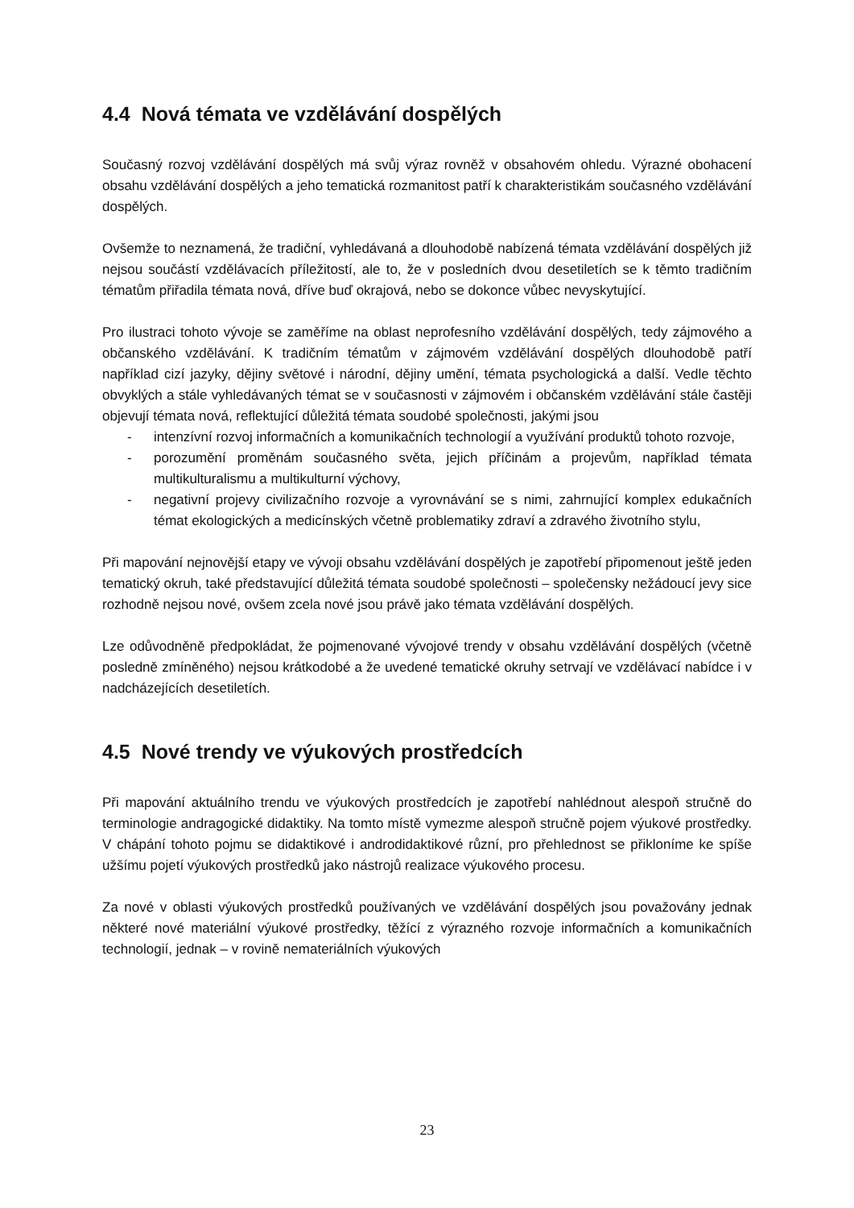4.4 Nová témata ve vzdělávání dospělých
Současný rozvoj vzdělávání dospělých má svůj výraz rovněž v obsahovém ohledu. Výrazné obohacení obsahu vzdělávání dospělých a jeho tematická rozmanitost patří k charakteristikám současného vzdělávání dospělých.
Ovšemže to neznamená, že tradiční, vyhledávaná a dlouhodobě nabízená témata vzdělávání dospělých již nejsou součástí vzdělávacích příležitostí, ale to, že v posledních dvou desetiletích se k těmto tradičním tématům přiřadila témata nová, dříve buď okrajová, nebo se dokonce vůbec nevyskytující.
Pro ilustraci tohoto vývoje se zaměříme na oblast neprofesního vzdělávání dospělých, tedy zájmového a občanského vzdělávání. K tradičním tématům v zájmovém vzdělávání dospělých dlouhodobě patří například cizí jazyky, dějiny světové i národní, dějiny umění, témata psychologická a další. Vedle těchto obvyklých a stále vyhledávaných témat se v současnosti v zájmovém i občanském vzdělávání stále častěji objevují témata nová, reflektující důležitá témata soudobé společnosti, jakými jsou
- intenzívní rozvoj informačních a komunikačních technologií a využívání produktů tohoto rozvoje,
- porozumění proměnám současného světa, jejich příčinám a projevům, například témata multikulturalismu a multikulturní výchovy,
- negativní projevy civilizačního rozvoje a vyrovnávání se s nimi, zahrnující komplex edukačních témat ekologických a medicínských včetně problematiky zdraví a zdravého životního stylu,
Při mapování nejnovější etapy ve vývoji obsahu vzdělávání dospělých je zapotřebí připomenout ještě jeden tematický okruh, také představující důležitá témata soudobé společnosti – společensky nežádoucí jevy sice rozhodně nejsou nové, ovšem zcela nové jsou právě jako témata vzdělávání dospělých.
Lze odůvodněně předpokládat, že pojmenované vývojové trendy v obsahu vzdělávání dospělých (včetně posledně zmíněného) nejsou krátkodobé a že uvedené tematické okruhy setrvají ve vzdělávací nabídce i v nadcházejících desetiletích.
4.5 Nové trendy ve výukových prostředcích
Při mapování aktuálního trendu ve výukových prostředcích je zapotřebí nahlédnout alespoň stručně do terminologie andragogické didaktiky. Na tomto místě vymezme alespoň stručně pojem výukové prostředky. V chápání tohoto pojmu se didaktikové i androdidaktikové různí, pro přehlednost se přikloníme ke spíše užšímu pojetí výukových prostředků jako nástrojů realizace výukového procesu.
Za nové v oblasti výukových prostředků používaných ve vzdělávání dospělých jsou považovány jednak některé nové materiální výukové prostředky, těžící z výrazného rozvoje informačních a komunikačních technologií, jednak – v rovině nemateriálních výukových
23